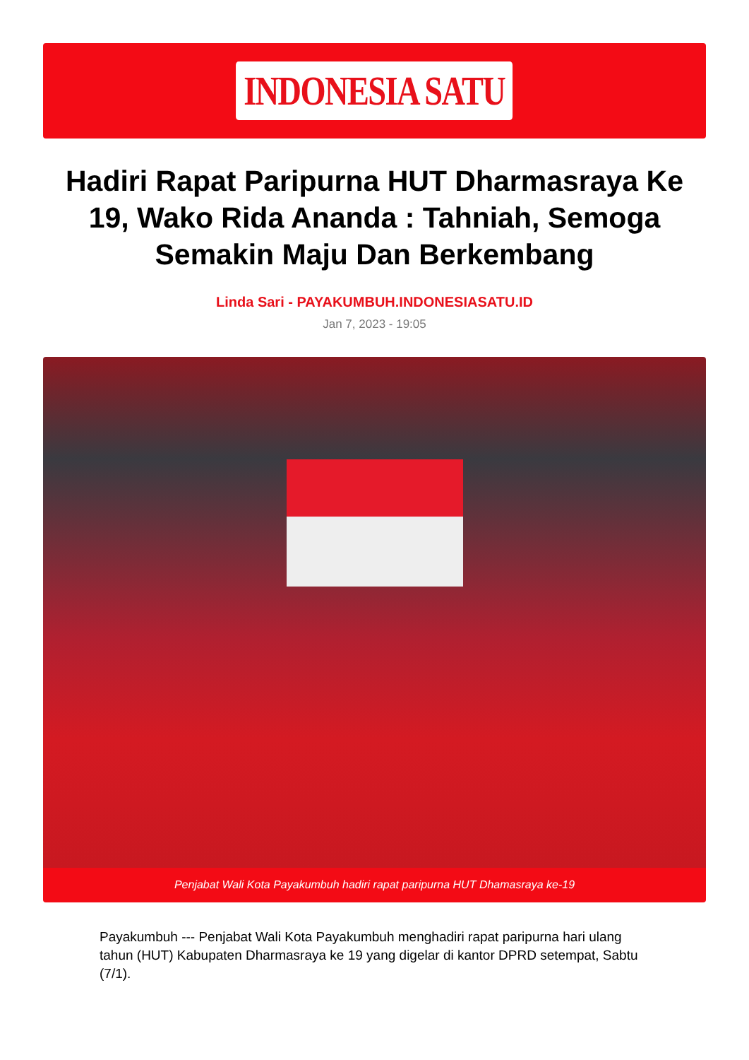INDONESIA SATU
Hadiri Rapat Paripurna HUT Dharmasraya Ke 19, Wako Rida Ananda : Tahniah, Semoga Semakin Maju Dan Berkembang
Linda Sari - PAYAKUMBUH.INDONESIASATU.ID
Jan 7, 2023 - 19:05
Penjabat Wali Kota Payakumbuh hadiri rapat paripurna HUT Dhamasraya ke-19
Payakumbuh --- Penjabat Wali Kota Payakumbuh menghadiri rapat paripurna hari ulang tahun (HUT) Kabupaten Dharmasraya ke 19 yang digelar di kantor DPRD setempat, Sabtu (7/1).